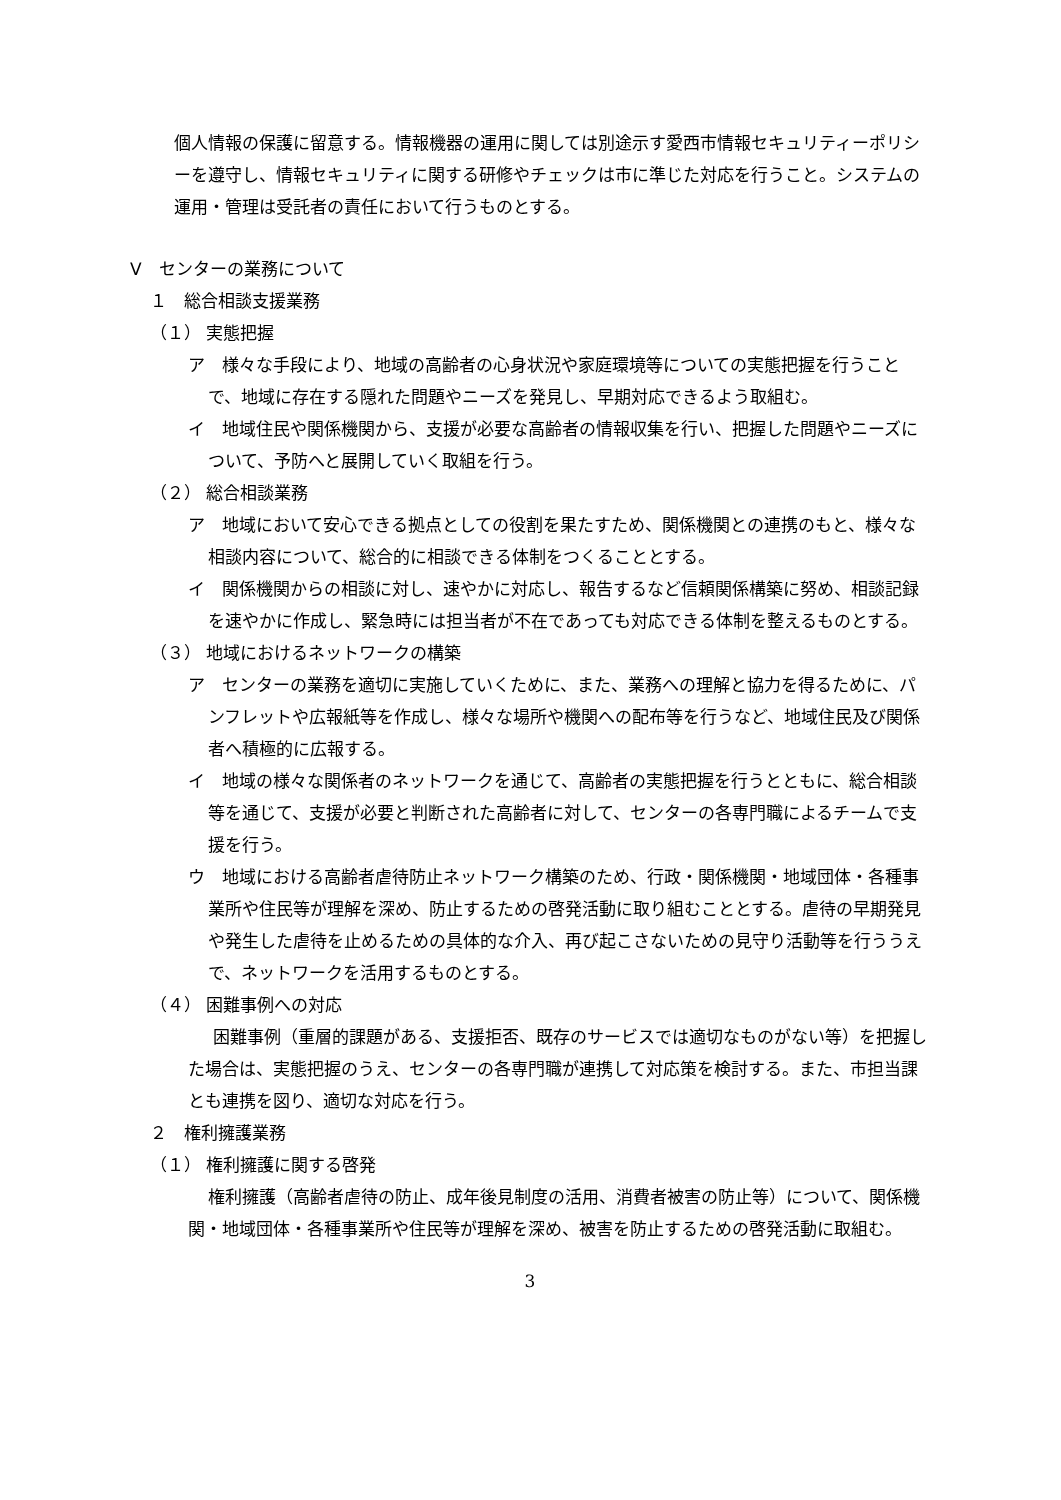個人情報の保護に留意する。情報機器の運用に関しては別途示す愛西市情報セキュリティーポリシーを遵守し、情報セキュリティに関する研修やチェックは市に準じた対応を行うこと。システムの運用・管理は受託者の責任において行うものとする。
Ⅴ　センターの業務について
１　総合相談支援業務
（１） 実態把握
ア　様々な手段により、地域の高齢者の心身状況や家庭環境等についての実態把握を行うことで、地域に存在する隠れた問題やニーズを発見し、早期対応できるよう取組む。
イ　地域住民や関係機関から、支援が必要な高齢者の情報収集を行い、把握した問題やニーズについて、予防へと展開していく取組を行う。
（２） 総合相談業務
ア　地域において安心できる拠点としての役割を果たすため、関係機関との連携のもと、様々な相談内容について、総合的に相談できる体制をつくることとする。
イ　関係機関からの相談に対し、速やかに対応し、報告するなど信頼関係構築に努め、相談記録を速やかに作成し、緊急時には担当者が不在であっても対応できる体制を整えるものとする。
（３） 地域におけるネットワークの構築
ア　センターの業務を適切に実施していくために、また、業務への理解と協力を得るために、パンフレットや広報紙等を作成し、様々な場所や機関への配布等を行うなど、地域住民及び関係者へ積極的に広報する。
イ　地域の様々な関係者のネットワークを通じて、高齢者の実態把握を行うとともに、総合相談等を通じて、支援が必要と判断された高齢者に対して、センターの各専門職によるチームで支援を行う。
ウ　地域における高齢者虐待防止ネットワーク構築のため、行政・関係機関・地域団体・各種事業所や住民等が理解を深め、防止するための啓発活動に取り組むこととする。虐待の早期発見や発生した虐待を止めるための具体的な介入、再び起こさないための見守り活動等を行ううえで、ネットワークを活用するものとする。
（４） 困難事例への対応
困難事例（重層的課題がある、支援拒否、既存のサービスでは適切なものがない等）を把握した場合は、実態把握のうえ、センターの各専門職が連携して対応策を検討する。また、市担当課とも連携を図り、適切な対応を行う。
２　権利擁護業務
（１） 権利擁護に関する啓発
権利擁護（高齢者虐待の防止、成年後見制度の活用、消費者被害の防止等）について、関係機関・地域団体・各種事業所や住民等が理解を深め、被害を防止するための啓発活動に取組む。
3